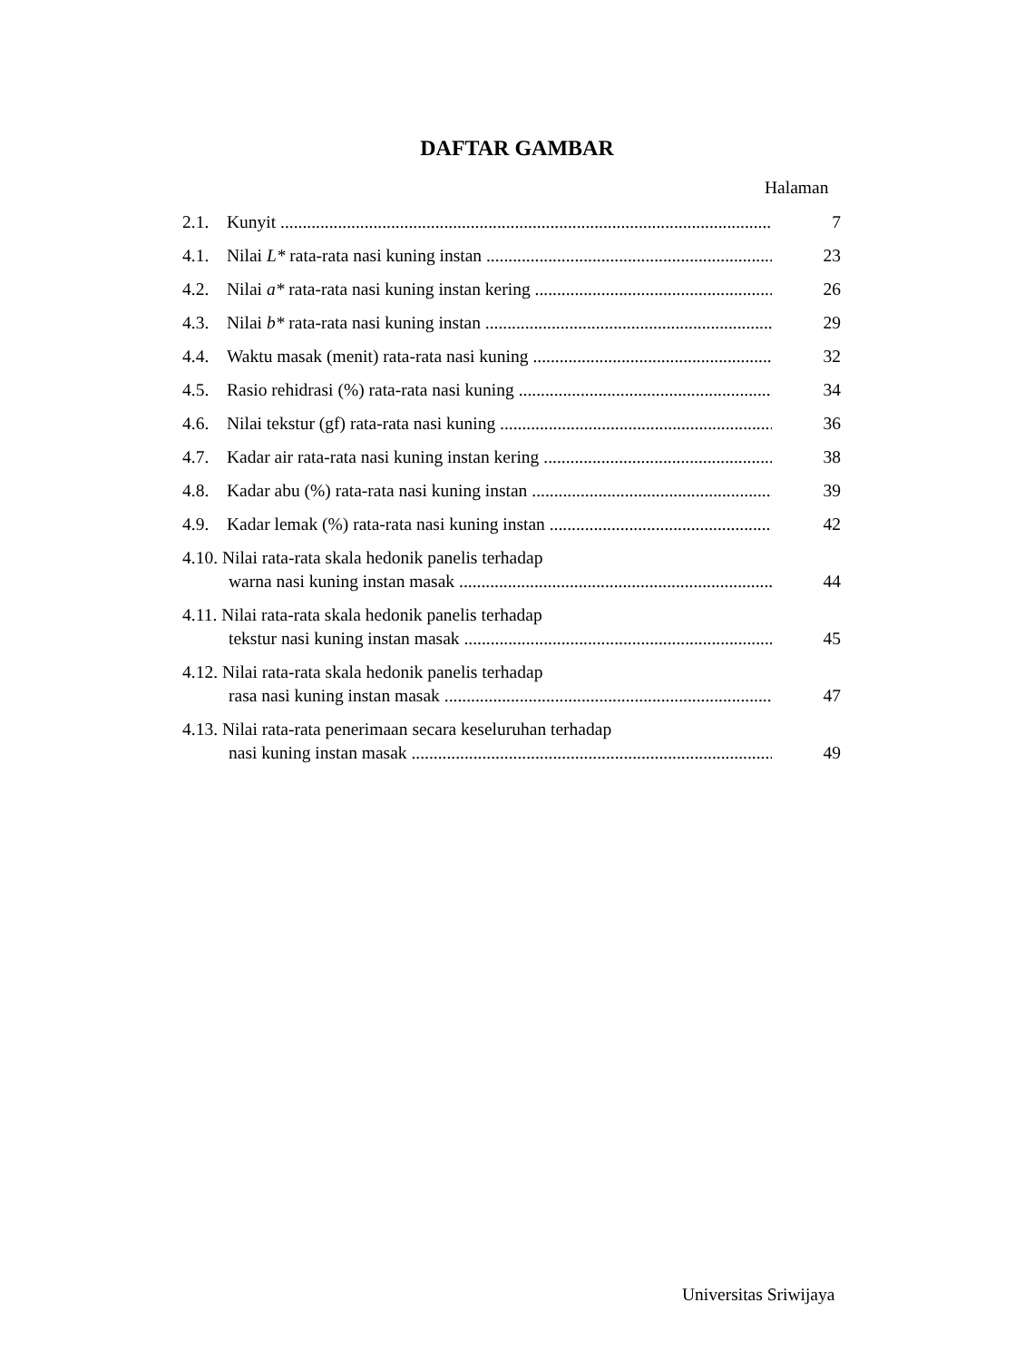DAFTAR GAMBAR
Halaman
2.1. Kunyit 7
4.1. Nilai L* rata-rata nasi kuning instan 23
4.2. Nilai a* rata-rata nasi kuning instan kering 26
4.3. Nilai b* rata-rata nasi kuning instan 29
4.4. Waktu masak (menit) rata-rata nasi kuning 32
4.5. Rasio rehidrasi (%) rata-rata nasi kuning 34
4.6. Nilai tekstur (gf) rata-rata nasi kuning 36
4.7. Kadar air rata-rata nasi kuning instan kering 38
4.8. Kadar abu (%) rata-rata nasi kuning instan 39
4.9. Kadar lemak (%) rata-rata nasi kuning instan 42
4.10. Nilai rata-rata skala hedonik panelis terhadap
warna nasi kuning instan masak 44
4.11. Nilai rata-rata skala hedonik panelis terhadap
tekstur nasi kuning instan masak 45
4.12. Nilai rata-rata skala hedonik panelis terhadap
rasa nasi kuning instan masak 47
4.13. Nilai rata-rata penerimaan secara keseluruhan terhadap
nasi kuning instan masak 49
Universitas Sriwijaya